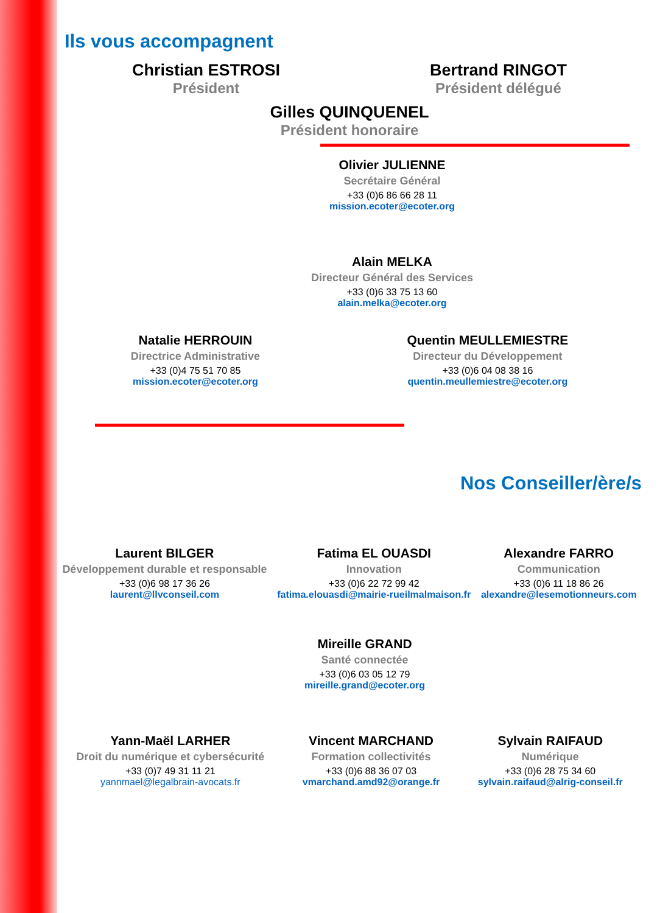Ils vous accompagnent
Christian ESTROSI
Président
Bertrand RINGOT
Président délégué
Gilles QUINQUENEL
Président honoraire
Olivier JULIENNE
Secrétaire Général
+33 (0)6 86 66 28 11
mission.ecoter@ecoter.org
Alain MELKA
Directeur Général des Services
+33 (0)6 33 75 13 60
alain.melka@ecoter.org
Natalie HERROUIN
Directrice Administrative
+33 (0)4 75 51 70 85
mission.ecoter@ecoter.org
Quentin MEULLEMIESTRE
Directeur du Développement
+33 (0)6 04 08 38 16
quentin.meullemiestre@ecoter.org
Nos Conseiller/ère/s
Laurent BILGER
Développement durable et responsable
+33 (0)6 98 17 36 26
laurent@llvconseil.com
Fatima EL OUASDI
Innovation
+33 (0)6 22 72 99 42
fatima.elouasdi@mairie-rueilmalmaison.fr
Alexandre FARRO
Communication
+33 (0)6 11 18 86 26
alexandre@lesemotionneurs.com
Mireille GRAND
Santé connectée
+33 (0)6 03 05 12 79
mireille.grand@ecoter.org
Yann-Maël LARHER
Droit du numérique et cybersécurité
+33 (0)7 49 31 11 21
yannmael@legalbrain-avocats.fr
Vincent MARCHAND
Formation collectivités
+33 (0)6 88 36 07 03
vmarchand.amd92@orange.fr
Sylvain RAIFAUD
Numérique
+33 (0)6 28 75 34 60
sylvain.raifaud@alrig-conseil.fr